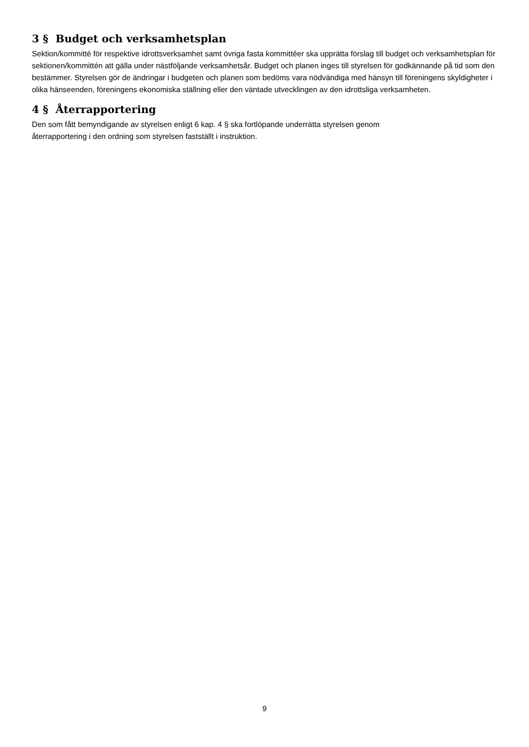3 § Budget och verksamhetsplan
Sektion/kommitté för respektive idrottsverksamhet samt övriga fasta kommittéer ska upprätta förslag till budget och verksamhetsplan för sektionen/kommittén att gälla under nästföljande verksamhetsår. Budget och planen inges till styrelsen för godkännande på tid som den bestämmer. Styrelsen gör de ändringar i budgeten och planen som bedöms vara nödvändiga med hänsyn till föreningens skyldigheter i olika hänseenden, föreningens ekonomiska ställning eller den väntade utvecklingen av den idrottsliga verksamheten.
4 § Återrapportering
Den som fått bemyndigande av styrelsen enligt 6 kap. 4 § ska fortlöpande underrätta styrelsen genom
återrapportering i den ordning som styrelsen fastställt i instruktion.
9